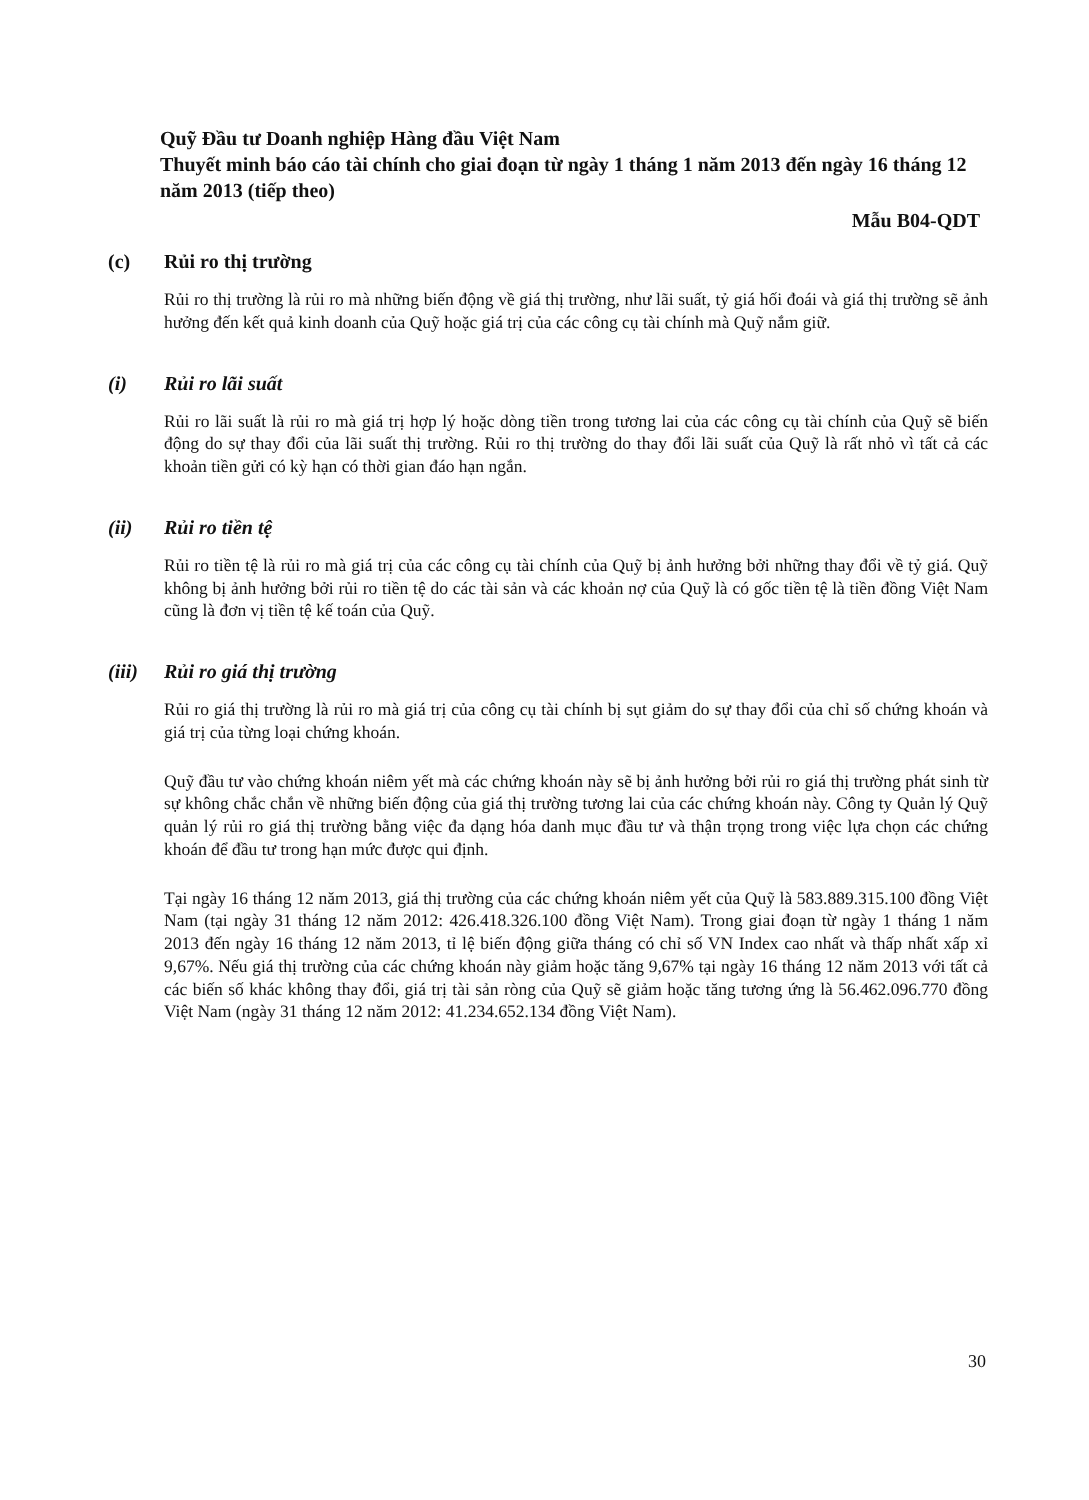Quỹ Đầu tư Doanh nghiệp Hàng đầu Việt Nam
Thuyết minh báo cáo tài chính cho giai đoạn từ ngày 1 tháng 1 năm 2013 đến ngày 16 tháng 12 năm 2013 (tiếp theo)
Mẫu B04-QDT
(c) Rủi ro thị trường
Rủi ro thị trường là rủi ro mà những biến động về giá thị trường, như lãi suất, tỷ giá hối đoái và giá thị trường sẽ ảnh hưởng đến kết quả kinh doanh của Quỹ hoặc giá trị của các công cụ tài chính mà Quỹ nắm giữ.
(i) Rủi ro lãi suất
Rủi ro lãi suất là rủi ro mà giá trị hợp lý hoặc dòng tiền trong tương lai của các công cụ tài chính của Quỹ sẽ biến động do sự thay đổi của lãi suất thị trường. Rủi ro thị trường do thay đổi lãi suất của Quỹ là rất nhỏ vì tất cả các khoản tiền gửi có kỳ hạn có thời gian đáo hạn ngắn.
(ii) Rủi ro tiền tệ
Rủi ro tiền tệ là rủi ro mà giá trị của các công cụ tài chính của Quỹ bị ảnh hưởng bởi những thay đổi về tỷ giá. Quỹ không bị ảnh hưởng bởi rủi ro tiền tệ do các tài sản và các khoản nợ của Quỹ là có gốc tiền tệ là tiền đồng Việt Nam cũng là đơn vị tiền tệ kế toán của Quỹ.
(iii) Rủi ro giá thị trường
Rủi ro giá thị trường là rủi ro mà giá trị của công cụ tài chính bị sụt giảm do sự thay đổi của chỉ số chứng khoán và giá trị của từng loại chứng khoán.
Quỹ đầu tư vào chứng khoán niêm yết mà các chứng khoán này sẽ bị ảnh hưởng bởi rủi ro giá thị trường phát sinh từ sự không chắc chắn về những biến động của giá thị trường tương lai của các chứng khoán này. Công ty Quản lý Quỹ quản lý rủi ro giá thị trường bằng việc đa dạng hóa danh mục đầu tư và thận trọng trong việc lựa chọn các chứng khoán để đầu tư trong hạn mức được qui định.
Tại ngày 16 tháng 12 năm 2013, giá thị trường của các chứng khoán niêm yết của Quỹ là 583.889.315.100 đồng Việt Nam (tại ngày 31 tháng 12 năm 2012: 426.418.326.100 đồng Việt Nam). Trong giai đoạn từ ngày 1 tháng 1 năm 2013 đến ngày 16 tháng 12 năm 2013, tỉ lệ biến động giữa tháng có chỉ số VN Index cao nhất và thấp nhất xấp xỉ 9,67%. Nếu giá thị trường của các chứng khoán này giảm hoặc tăng 9,67% tại ngày 16 tháng 12 năm 2013 với tất cả các biến số khác không thay đổi, giá trị tài sản ròng của Quỹ sẽ giảm hoặc tăng tương ứng là 56.462.096.770 đồng Việt Nam (ngày 31 tháng 12 năm 2012: 41.234.652.134 đồng Việt Nam).
30